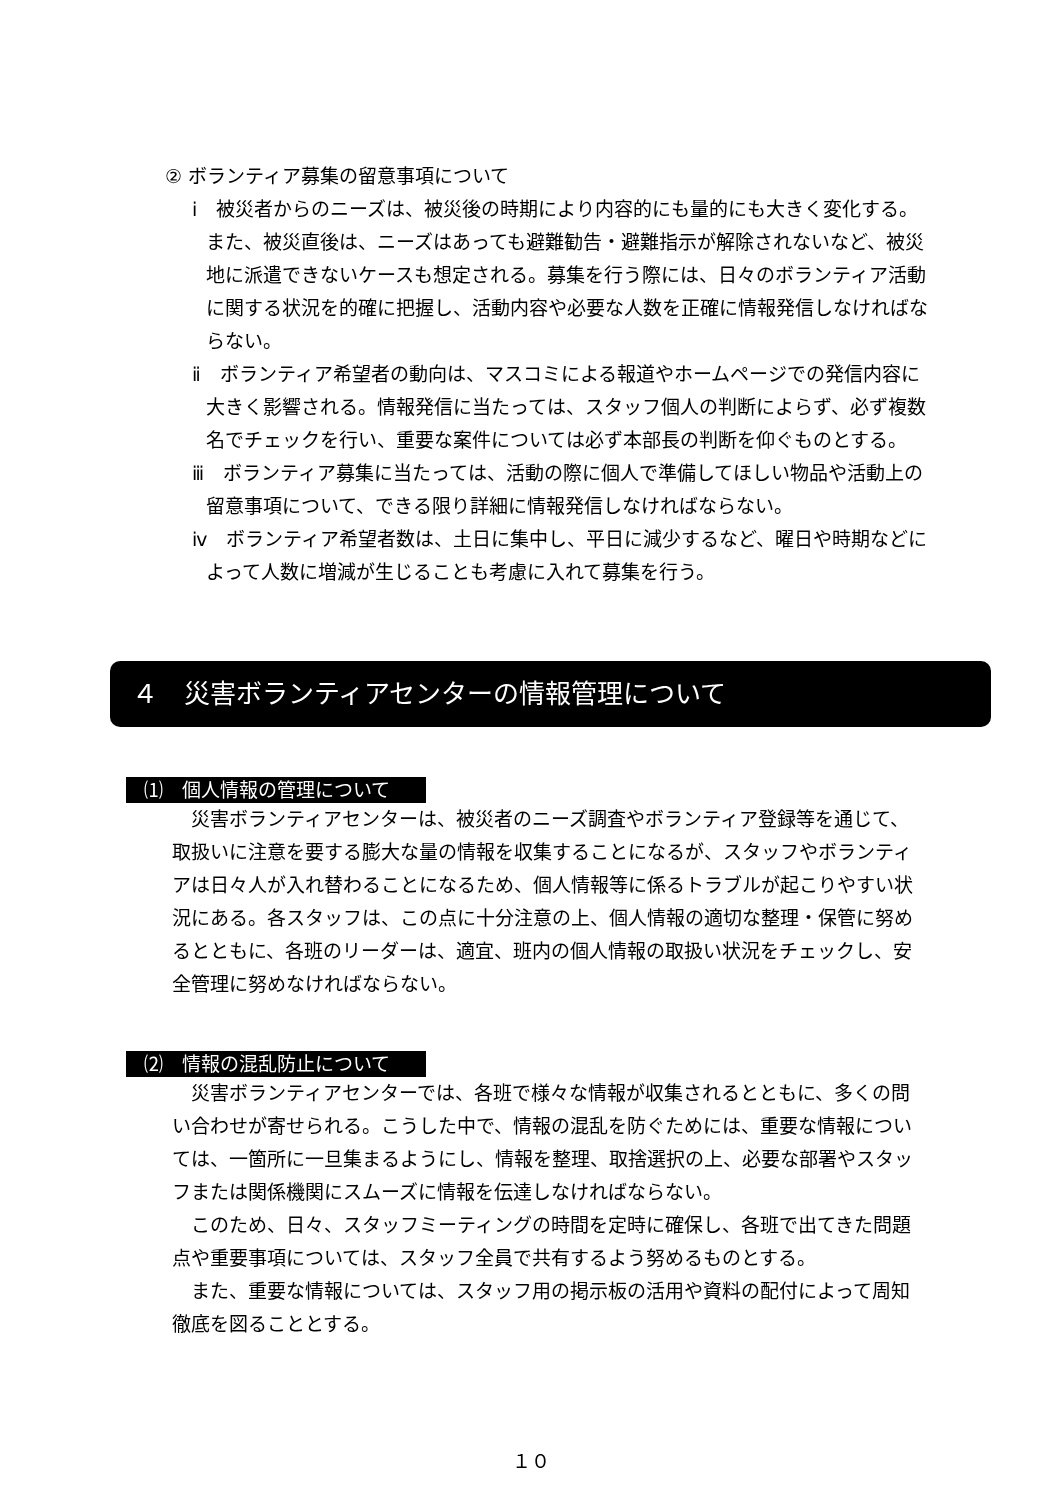② ボランティア募集の留意事項について
ⅰ　被災者からのニーズは、被災後の時期により内容的にも量的にも大きく変化する。また、被災直後は、ニーズはあっても避難勧告・避難指示が解除されないなど、被災地に派遣できないケースも想定される。募集を行う際には、日々のボランティア活動に関する状況を的確に把握し、活動内容や必要な人数を正確に情報発信しなければならない。
ⅱ　ボランティア希望者の動向は、マスコミによる報道やホームページでの発信内容に大きく影響される。情報発信に当たっては、スタッフ個人の判断によらず、必ず複数名でチェックを行い、重要な案件については必ず本部長の判断を仰ぐものとする。
ⅲ　ボランティア募集に当たっては、活動の際に個人で準備してほしい物品や活動上の留意事項について、できる限り詳細に情報発信しなければならない。
ⅳ　ボランティア希望者数は、土日に集中し、平日に減少するなど、曜日や時期などによって人数に増減が生じることも考慮に入れて募集を行う。
４　災害ボランティアセンターの情報管理について
⑴　個人情報の管理について
　災害ボランティアセンターは、被災者のニーズ調査やボランティア登録等を通じて、取扱いに注意を要する膨大な量の情報を収集することになるが、スタッフやボランティアは日々人が入れ替わることになるため、個人情報等に係るトラブルが起こりやすい状況にある。各スタッフは、この点に十分注意の上、個人情報の適切な整理・保管に努めるとともに、各班のリーダーは、適宜、班内の個人情報の取扱い状況をチェックし、安全管理に努めなければならない。
⑵　情報の混乱防止について
　災害ボランティアセンターでは、各班で様々な情報が収集されるとともに、多くの問い合わせが寄せられる。こうした中で、情報の混乱を防ぐためには、重要な情報については、一箇所に一旦集まるようにし、情報を整理、取捨選択の上、必要な部署やスタッフまたは関係機関にスムーズに情報を伝達しなければならない。
　このため、日々、スタッフミーティングの時間を定時に確保し、各班で出てきた問題点や重要事項については、スタッフ全員で共有するよう努めるものとする。
　また、重要な情報については、スタッフ用の掲示板の活用や資料の配付によって周知徹底を図ることとする。
１０